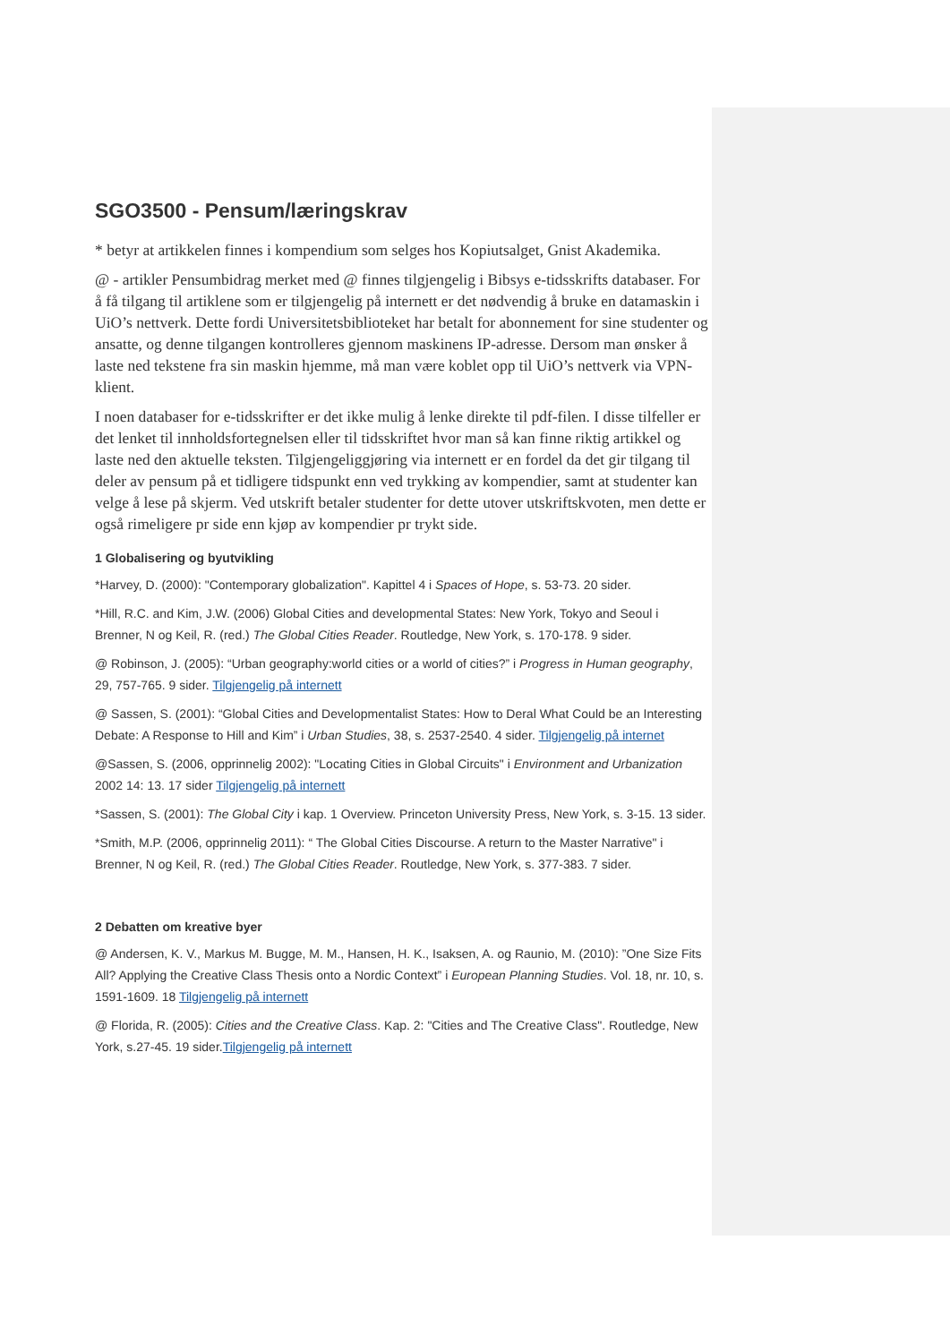SGO3500 - Pensum/læringskrav
* betyr at artikkelen finnes i kompendium som selges hos Kopiutsalget, Gnist Akademika.
@ - artikler Pensumbidrag merket med @ finnes tilgjengelig i Bibsys e-tidsskrifts databaser. For å få tilgang til artiklene som er tilgjengelig på internett er det nødvendig å bruke en datamaskin i UiO’s nettverk. Dette fordi Universitetsbiblioteket har betalt for abonnement for sine studenter og ansatte, og denne tilgangen kontrolleres gjennom maskinens IP-adresse. Dersom man ønsker å laste ned tekstene fra sin maskin hjemme, må man være koblet opp til UiO’s nettverk via VPN-klient.
I noen databaser for e-tidsskrifter er det ikke mulig å lenke direkte til pdf-filen. I disse tilfeller er det lenket til innholdsfortegnelsen eller til tidsskriftet hvor man så kan finne riktig artikkel og laste ned den aktuelle teksten. Tilgjengeliggjøring via internett er en fordel da det gir tilgang til deler av pensum på et tidligere tidspunkt enn ved trykking av kompendier, samt at studenter kan velge å lese på skjerm. Ved utskrift betaler studenter for dette utover utskriftskvoten, men dette er også rimeligere pr side enn kjøp av kompendier pr trykt side.
1 Globalisering og byutvikling
*Harvey, D. (2000): "Contemporary globalization". Kapittel 4 i Spaces of Hope, s. 53-73. 20 sider.
*Hill, R.C. and Kim, J.W. (2006) Global Cities and developmental States: New York, Tokyo and Seoul i Brenner, N og Keil, R. (red.) The Global Cities Reader. Routledge, New York, s. 170-178. 9 sider.
@ Robinson, J. (2005): “Urban geography:world cities or a world of cities?” i Progress in Human geography, 29, 757-765. 9 sider. Tilgjengelig på internett
@ Sassen, S. (2001): “Global Cities and Developmentalist States: How to Deral What Could be an Interesting Debate: A Response to Hill and Kim” i Urban Studies, 38, s. 2537-2540. 4 sider. Tilgjengelig på internet
@Sassen, S. (2006, opprinnelig 2002): "Locating Cities in Global Circuits" i Environment and Urbanization 2002 14: 13. 17 sider Tilgjengelig på internett
*Sassen, S. (2001): The Global City i kap. 1 Overview. Princeton University Press, New York, s. 3-15. 13 sider.
*Smith, M.P. (2006, opprinnelig 2011): “ The Global Cities Discourse. A return to the Master Narrative" i Brenner, N og Keil, R. (red.) The Global Cities Reader. Routledge, New York, s. 377-383. 7 sider.
2 Debatten om kreative byer
@ Andersen, K. V., Markus M. Bugge, M. M., Hansen, H. K., Isaksen, A. og Raunio, M. (2010): ”One Size Fits All? Applying the Creative Class Thesis onto a Nordic Context” i European Planning Studies. Vol. 18, nr. 10, s. 1591-1609. 18 Tilgjengelig på internett
@ Florida, R. (2005): Cities and the Creative Class. Kap. 2: "Cities and The Creative Class". Routledge, New York, s.27-45. 19 sider.Tilgjengelig på internett